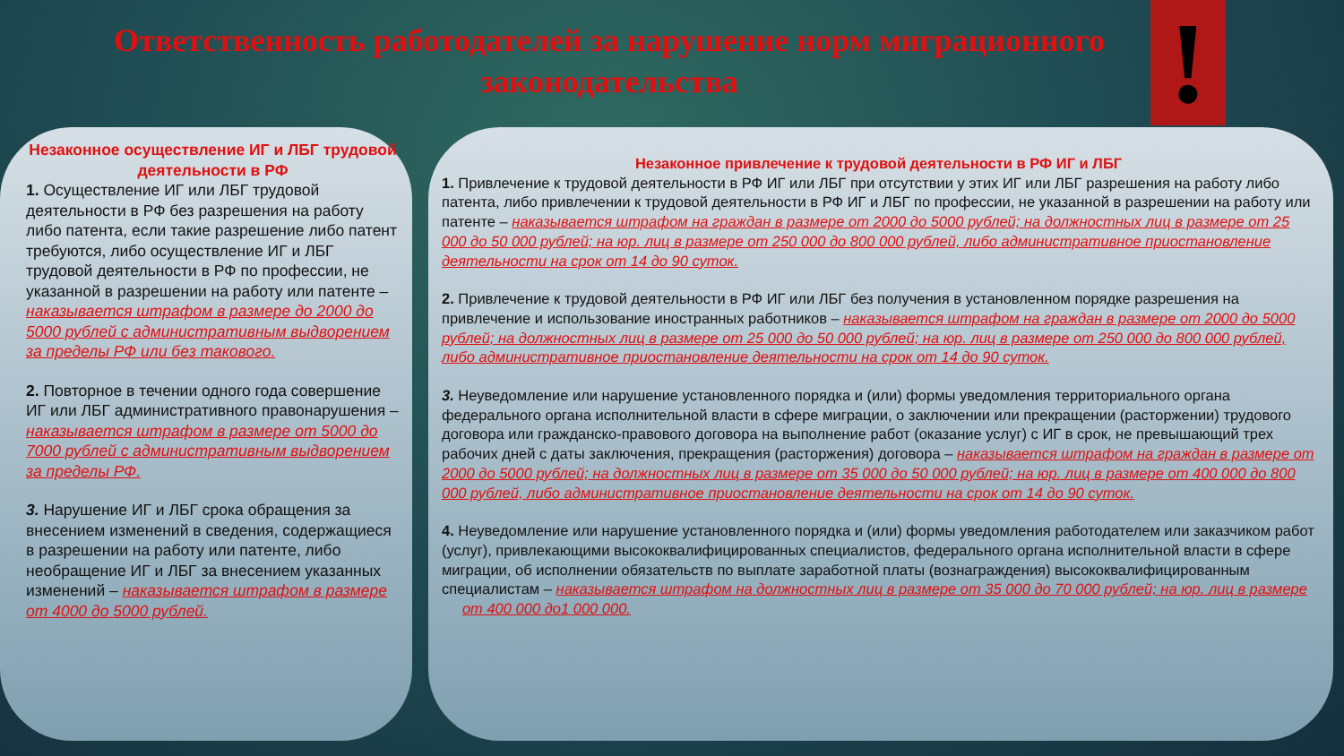Ответственность работодателей за нарушение норм миграционного законодательства
!
Незаконное осуществление ИГ и ЛБГ трудовой деятельности в РФ
1. Осуществление ИГ или ЛБГ трудовой деятельности в РФ без разрешения на работу либо патента, если такие разрешение либо патент требуются, либо осуществление ИГ и ЛБГ трудовой деятельности в РФ по профессии, не указанной в разрешении на работу или патенте – наказывается штрафом в размере до 2000 до 5000 рублей с административным выдворением за пределы РФ или без такового.
2. Повторное в течении одного года совершение ИГ или ЛБГ административного правонарушения – наказывается штрафом в размере от 5000 до 7000 рублей с административным выдворением за пределы РФ.
3. Нарушение ИГ и ЛБГ срока обращения за внесением изменений в сведения, содержащиеся в разрешении на работу или патенте, либо необращение ИГ и ЛБГ за внесением указанных изменений – наказывается штрафом в размере от 4000 до 5000 рублей.
Незаконное привлечение к трудовой деятельности в РФ ИГ и ЛБГ
1. Привлечение к трудовой деятельности в РФ ИГ или ЛБГ при отсутствии у этих ИГ или ЛБГ разрешения на работу либо патента, либо привлечении к трудовой деятельности в РФ ИГ и ЛБГ по профессии, не указанной в разрешении на работу или патенте – наказывается штрафом на граждан в размере от 2000 до 5000 рублей; на должностных лиц в размере от 25 000 до 50 000 рублей; на юр. лиц в размере от 250 000 до 800 000 рублей, либо административное приостановление деятельности на срок от 14 до 90 суток.
2. Привлечение к трудовой деятельности в РФ ИГ или ЛБГ без получения в установленном порядке разрешения на привлечение и использование иностранных работников – наказывается штрафом на граждан в размере от 2000 до 5000 рублей; на должностных лиц в размере от 25 000 до 50 000 рублей; на юр. лиц в размере от 250 000 до 800 000 рублей, либо административное приостановление деятельности на срок от 14 до 90 суток.
3. Неуведомление или нарушение установленного порядка и (или) формы уведомления территориального органа федерального органа исполнительной власти в сфере миграции, о заключении или прекращении (расторжении) трудового договора или гражданско-правового договора на выполнение работ (оказание услуг) с ИГ в срок, не превышающий трех рабочих дней с даты заключения, прекращения (расторжения) договора – наказывается штрафом на граждан в размере от 2000 до 5000 рублей; на должностных лиц в размере от 35 000 до 50 000 рублей; на юр. лиц в размере от 400 000 до 800 000 рублей, либо административное приостановление деятельности на срок от 14 до 90 суток.
4. Неуведомление или нарушение установленного порядка и (или) формы уведомления работодателем или заказчиком работ (услуг), привлекающими высококвалифицированных специалистов, федерального органа исполнительной власти в сфере миграции, об исполнении обязательств по выплате заработной платы (вознаграждения) высококвалифицированным специалистам – наказывается штрафом на должностных лиц в размере от 35 000 до 70 000 рублей; на юр. лиц в размере
от 400 000 до1 000 000.